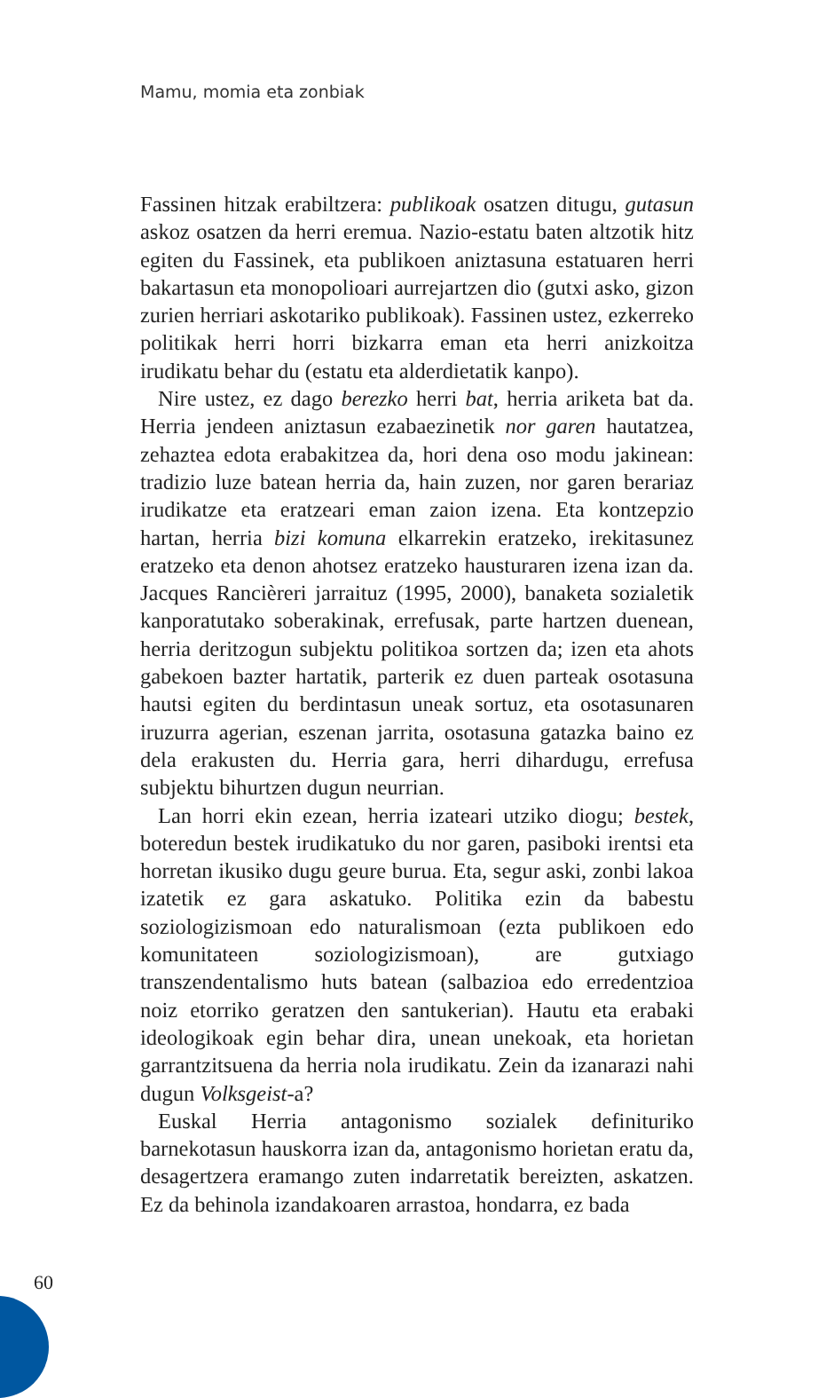Mamu, momia eta zonbiak
Fassinen hitzak erabiltzera: publikoak osatzen ditugu, gutasun askoz osatzen da herri eremua. Nazio-estatu baten altzotik hitz egiten du Fassinek, eta publikoen aniztasuna estatuaren herri bakartasun eta monopolioari aurrejartzen dio (gutxi asko, gizon zurien herriari askotariko publikoak). Fassinen ustez, ezkerreko politikak herri horri bizkarra eman eta herri anizkoitza irudikatu behar du (estatu eta alderdietatik kanpo).
Nire ustez, ez dago berezko herri bat, herria ariketa bat da. Herria jendeen aniztasun ezabaezinetik nor garen hautatzea, zehaztea edota erabakitzea da, hori dena oso modu jakinean: tradizio luze batean herria da, hain zuzen, nor garen berariaz irudikatze eta eratzeari eman zaion izena. Eta kontzepzio hartan, herria bizi komuna elkarrekin eratzeko, irekitasunez eratzeko eta denon ahotsez eratzeko hausturaren izena izan da. Jacques Rancièreri jarraituz (1995, 2000), banaketa sozialetik kanporatutako soberakinak, errefusak, parte hartzen duenean, herria deritzogun subjektu politikoa sortzen da; izen eta ahots gabekoen bazter hartatik, parterik ez duen parteak osotasuna hautsi egiten du berdintasun uneak sortuz, eta osotasunaren iruzurra agerian, eszenan jarrita, osotasuna gatazka baino ez dela erakusten du. Herria gara, herri dihardugu, errefusa subjektu bihurtzen dugun neurrian.
Lan horri ekin ezean, herria izateari utziko diogu; bestek, boteredun bestek irudikatuko du nor garen, pasiboki irentsi eta horretan ikusiko dugu geure burua. Eta, segur aski, zonbi lakoa izatetik ez gara askatuko. Politika ezin da babestu soziologizismoan edo naturalismoan (ezta publikoen edo komunitateen soziologizismoan), are gutxiago transzendentalismo huts batean (salbazioa edo erredentzioa noiz etorriko geratzen den santukerian). Hautu eta erabaki ideologikoak egin behar dira, unean unekoak, eta horietan garrantzitsuena da herria nola irudikatu. Zein da izanarazi nahi dugun Volksgeist-a?
Euskal Herria antagonismo sozialek definituriko barnekotasun hauskorra izan da, antagonismo horietan eratu da, desagertzera eramango zuten indarretatik bereizten, askatzen. Ez da behinola izandakoaren arrastoa, hondarra, ez bada
60